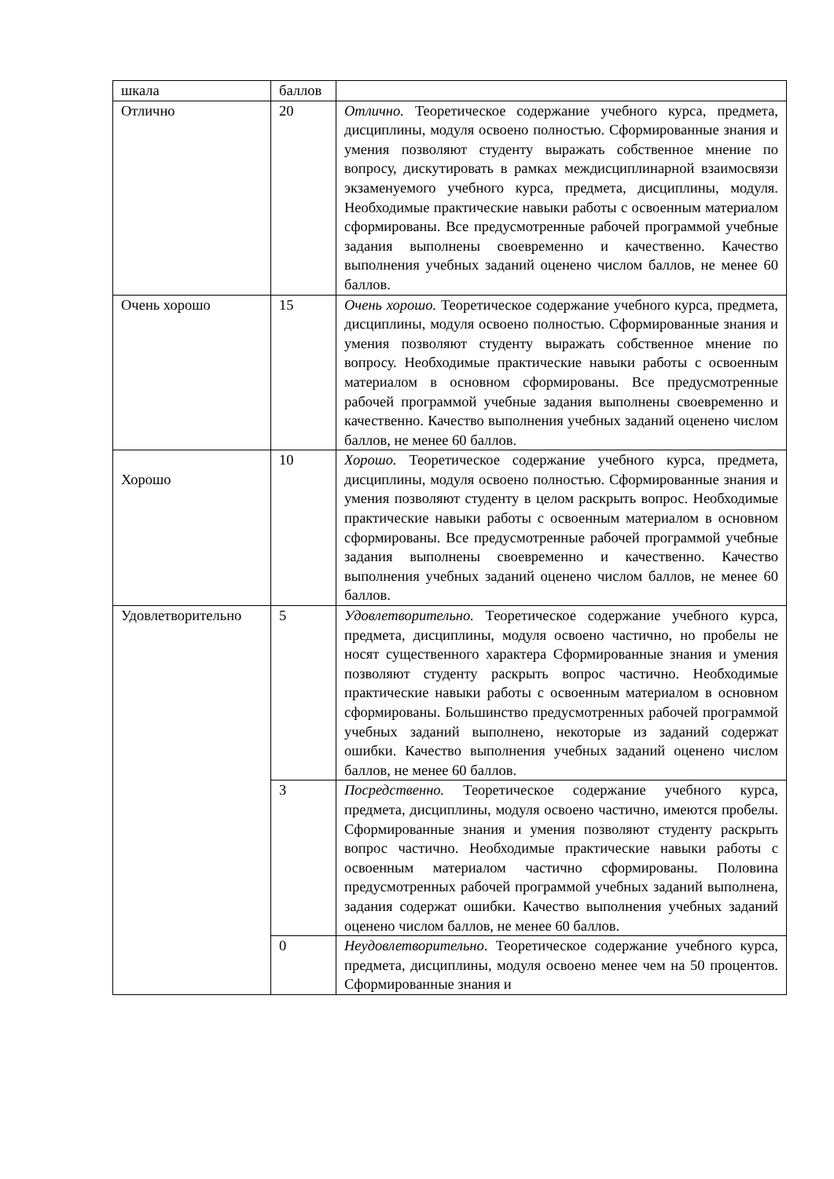| шкала | баллов | |
| Отлично | 20 | Отлично. Теоретическое содержание учебного курса, предмета, дисциплины, модуля освоено полностью. Сформированные знания и умения позволяют студенту выражать собственное мнение по вопросу, дискутировать в рамках междисциплинарной взаимосвязи экзаменуемого учебного курса, предмета, дисциплины, модуля. Необходимые практические навыки работы с освоенным материалом сформированы. Все предусмотренные рабочей программой учебные задания выполнены своевременно и качественно. Качество выполнения учебных заданий оценено числом баллов, не менее 60 баллов. |
| Очень хорошо | 15 | Очень хорошо. Теоретическое содержание учебного курса, предмета, дисциплины, модуля освоено полностью. Сформированные знания и умения позволяют студенту выражать собственное мнение по вопросу. Необходимые практические навыки работы с освоенным материалом в основном сформированы. Все предусмотренные рабочей программой учебные задания выполнены своевременно и качественно. Качество выполнения учебных заданий оценено числом баллов, не менее 60 баллов. |
| Хорошо | 10 | Хорошо. Теоретическое содержание учебного курса, предмета, дисциплины, модуля освоено полностью. Сформированные знания и умения позволяют студенту в целом раскрыть вопрос. Необходимые практические навыки работы с освоенным материалом в основном сформированы. Все предусмотренные рабочей программой учебные задания выполнены своевременно и качественно. Качество выполнения учебных заданий оценено числом баллов, не менее 60 баллов. |
| Удовлетворительно | 5 | Удовлетворительно. Теоретическое содержание учебного курса, предмета, дисциплины, модуля освоено частично, но пробелы не носят существенного характера Сформированные знания и умения позволяют студенту раскрыть вопрос частично. Необходимые практические навыки работы с освоенным материалом в основном сформированы. Большинство предусмотренных рабочей программой учебных заданий выполнено, некоторые из заданий содержат ошибки. Качество выполнения учебных заданий оценено числом баллов, не менее 60 баллов. |
| | 3 | Посредственно. Теоретическое содержание учебного курса, предмета, дисциплины, модуля освоено частично, имеются пробелы. Сформированные знания и умения позволяют студенту раскрыть вопрос частично. Необходимые практические навыки работы с освоенным материалом частично сформированы. Половина предусмотренных рабочей программой учебных заданий выполнена, задания содержат ошибки. Качество выполнения учебных заданий оценено числом баллов, не менее 60 баллов. |
| | 0 | Неудовлетворительно . Теоретическое содержание учебного курса, предмета, дисциплины, модуля освоено менее чем на 50 процентов. Сформированные знания и |